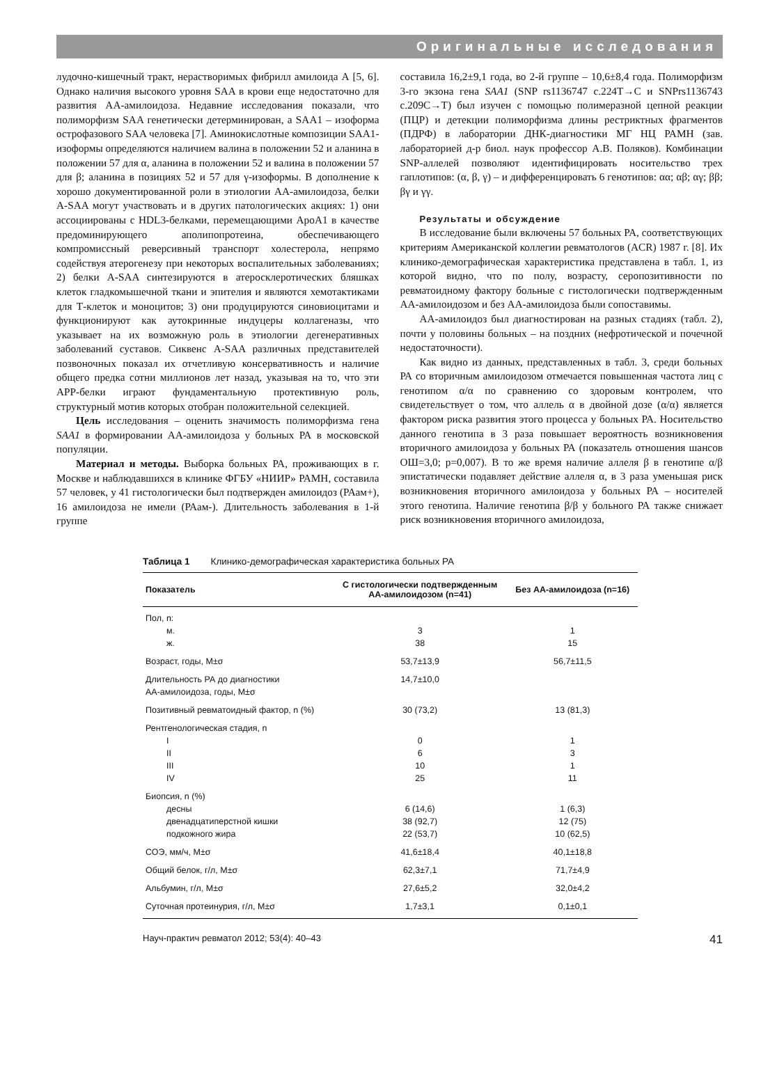Оригинальные исследования
лудочно-кишечный тракт, нерастворимых фибрилл амилоида А [5, 6]. Однако наличия высокого уровня SAA в крови еще недостаточно для развития АА-амилоидоза. Недавние исследования показали, что полиморфизм SAA генетически детерминирован, а SAA1 – изоформа острофазового SAA человека [7]. Аминокислотные композиции SAA1-изоформы определяются наличием валина в положении 52 и аланина в положении 57 для α, аланина в положении 52 и валина в положении 57 для β; аланина в позициях 52 и 57 для γ-изоформы. В дополнение к хорошо документированной роли в этиологии АА-амилоидоза, белки A-SAA могут участвовать и в других патологических акциях: 1) они ассоциированы с HDL3-белками, перемещающими ApoA1 в качестве предоминирующего аполипопротеина, обеспечивающего компромиссный реверсивный транспорт холестерола, непрямо содействуя атерогенезу при некоторых воспалительных заболеваниях; 2) белки A-SAA синтезируются в атеросклеротических бляшках клеток гладкомышечной ткани и эпителия и являются хемотактиками для Т-клеток и моноцитов; 3) они продуцируются синовиоцитами и функционируют как аутокринные индуцеры коллагеназы, что указывает на их возможную роль в этиологии дегенеративных заболеваний суставов. Сиквенс A-SAA различных представителей позвоночных показал их отчетливую консервативность и наличие общего предка сотни миллионов лет назад, указывая на то, что эти APP-белки играют фундаментальную протективную роль, структурный мотив которых отобран положительной селекцией.
Цель исследования – оценить значимость полиморфизма гена SAA1 в формировании АА-амилоидоза у больных РА в московской популяции.
Материал и методы. Выборка больных РА, проживающих в г. Москве и наблюдавшихся в клинике ФГБУ «НИИР» РАМН, составила 57 человек, у 41 гистологически был подтвержден амилоидоз (РАам+), 16 амилоидоза не имели (РАам-). Длительность заболевания в 1-й группе
составила 16,2±9,1 года, во 2-й группе – 10,6±8,4 года. Полиморфизм 3-го экзона гена SAA1 (SNP rs1136747 c.224T→C и SNPrs1136743 c.209C→T) был изучен с помощью полимеразной цепной реакции (ПЦР) и детекции полиморфизма длины рестриктных фрагментов (ПДРФ) в лаборатории ДНК-диагностики МГ НЦ РАМН (зав. лабораторией д-р биол. наук профессор А.В. Поляков). Комбинации SNP-аллелей позволяют идентифицировать носительство трех гаплотипов: (α, β, γ) – и дифференцировать 6 генотипов: αα; αβ; αγ; ββ; βγ и γγ.
Результаты и обсуждение
В исследование были включены 57 больных РА, соответствующих критериям Американской коллегии ревматологов (ACR) 1987 г. [8]. Их клинико-демографическая характеристика представлена в табл. 1, из которой видно, что по полу, возрасту, серопозитивности по ревматоидному фактору больные с гистологически подтвержденным АА-амилоидозом и без АА-амилоидоза были сопоставимы.
АА-амилоидоз был диагностирован на разных стадиях (табл. 2), почти у половины больных – на поздних (нефротической и почечной недостаточности).
Как видно из данных, представленных в табл. 3, среди больных РА со вторичным амилоидозом отмечается повышенная частота лиц с генотипом α/α по сравнению со здоровым контролем, что свидетельствует о том, что аллель α в двойной дозе (α/α) является фактором риска развития этого процесса у больных РА. Носительство данного генотипа в 3 раза повышает вероятность возникновения вторичного амилоидоза у больных РА (показатель отношения шансов ОШ=3,0; p=0,007). В то же время наличие аллеля β в генотипе α/β эпистатически подавляет действие аллеля α, в 3 раза уменьшая риск возникновения вторичного амилоидоза у больных РА – носителей этого генотипа. Наличие генотипа β/β у больного РА также снижает риск возникновения вторичного амилоидоза,
Таблица 1 Клинико-демографическая характеристика больных РА
| Показатель | С гистологически подтвержденным АА-амилоидозом (n=41) | Без АА-амилоидоза (n=16) |
| --- | --- | --- |
| Пол, n: м. ж. | 3 38 | 1 15 |
| Возраст, годы, M±σ | 53,7±13,9 | 56,7±11,5 |
| Длительность РА до диагностики АА-амилоидоза, годы, M±σ | 14,7±10,0 | |
| Позитивный ревматоидный фактор, n (%) | 30 (73,2) | 13 (81,3) |
| Рентгенологическая стадия, n I II III IV | 0 6 10 25 | 1 3 1 11 |
| Биопсия, n (%) десны двенадцатиперстной кишки подкожного жира | 6 (14,6) 38 (92,7) 22 (53,7) | 1 (6,3) 12 (75) 10 (62,5) |
| СОЭ, мм/ч, M±σ | 41,6±18,4 | 40,1±18,8 |
| Общий белок, г/л, M±σ | 62,3±7,1 | 71,7±4,9 |
| Альбумин, г/л, M±σ | 27,6±5,2 | 32,0±4,2 |
| Суточная протеинурия, г/л, M±σ | 1,7±3,1 | 0,1±0,1 |
Науч-практич ревматол 2012; 53(4): 40–43 41